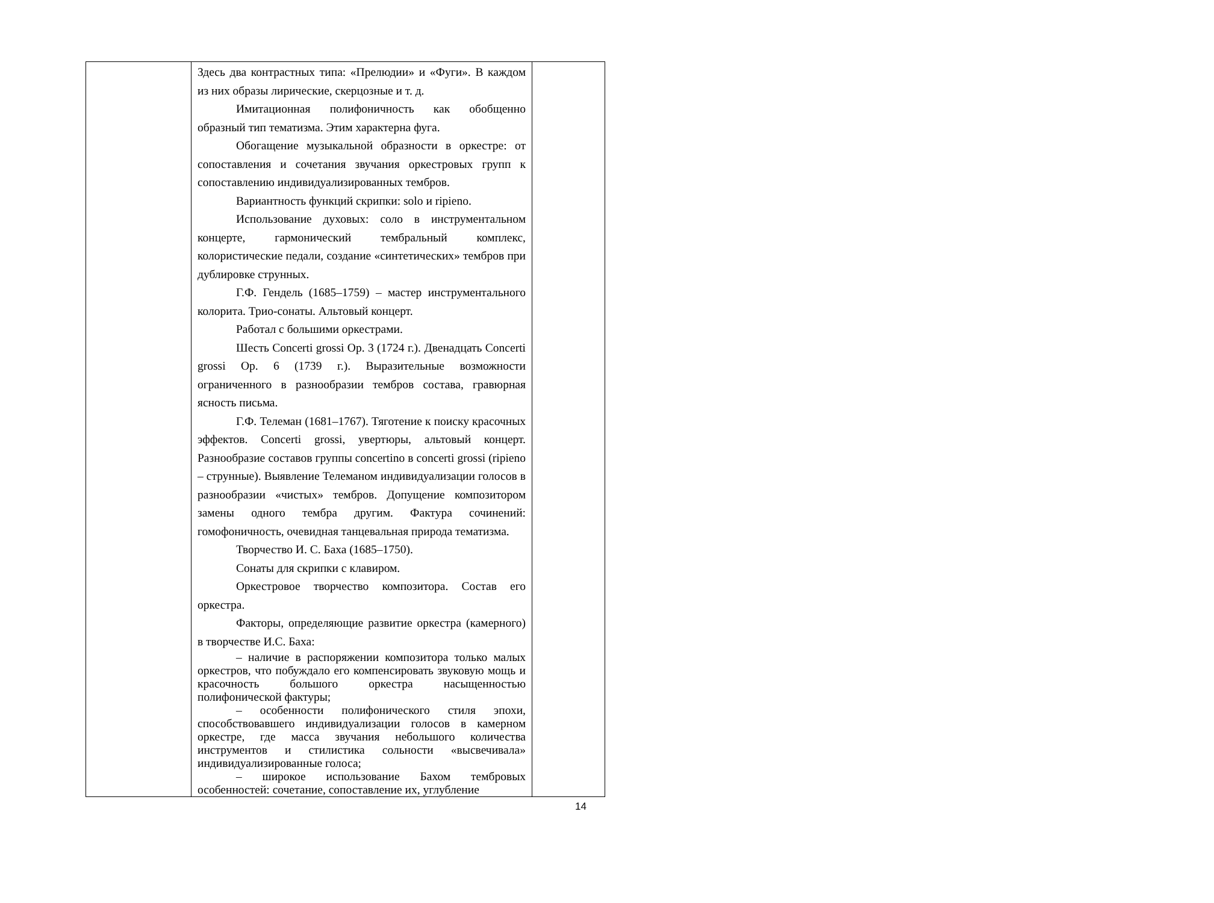| | Здесь два контрастных типа: «Прелюдии» и «Фуги». В каждом из них образы лирические, скерцозные и т. д. Имитационная полифоничность как обобщенно образный тип тематизма. Этим характерна фуга. Обогащение музыкальной образности в оркестре: от сопоставления и сочетания звучания оркестровых групп к сопоставлению индивидуализированных тембров. Вариантность функций скрипки: solo и ripieno. Использование духовых: соло в инструментальном концерте, гармонический тембральный комплекс, колористические педали, создание «синтетических» тембров при дублировке струнных. Г.Ф. Гендель (1685–1759) – мастер инструментального колорита. Трио-сонаты. Альтовый концерт. Работал с большими оркестрами. Шесть Concerti grossi Op. 3 (1724 г.). Двенадцать Concerti grossi Op. 6 (1739 г.). Выразительные возможности ограниченного в разнообразии тембров состава, гравюрная ясность письма. Г.Ф. Телеман (1681–1767). Тяготение к поиску красочных эффектов. Concerti grossi, увертюры, альтовый концерт. Разнообразие составов группы concertino в concerti grossi (ripieno – струнные). Выявление Телеманом индивидуализации голосов в разнообразии «чистых» тембров. Допущение композитором замены одного тембра другим. Фактура сочинений: гомофоничность, очевидная танцевальная природа тематизма. Творчество И. С. Баха (1685–1750). Сонаты для скрипки с клавиром. Оркестровое творчество композитора. Состав его оркестра. Факторы, определяющие развитие оркестра (камерного) в творчестве И.С. Баха: – наличие в распоряжении композитора только малых оркестров, что побуждало его компенсировать звуковую мощь и красочность большого оркестра насыщенностью полифонической фактуры; – особенности полифонического стиля эпохи, способствовавшего индивидуализации голосов в камерном оркестре, где масса звучания небольшого количества инструментов и стилистика сольности «высвечивала» индивидуализированные голоса; – широкое использование Бахом тембровых особенностей: сочетание, сопоставление их, углубление | |
14